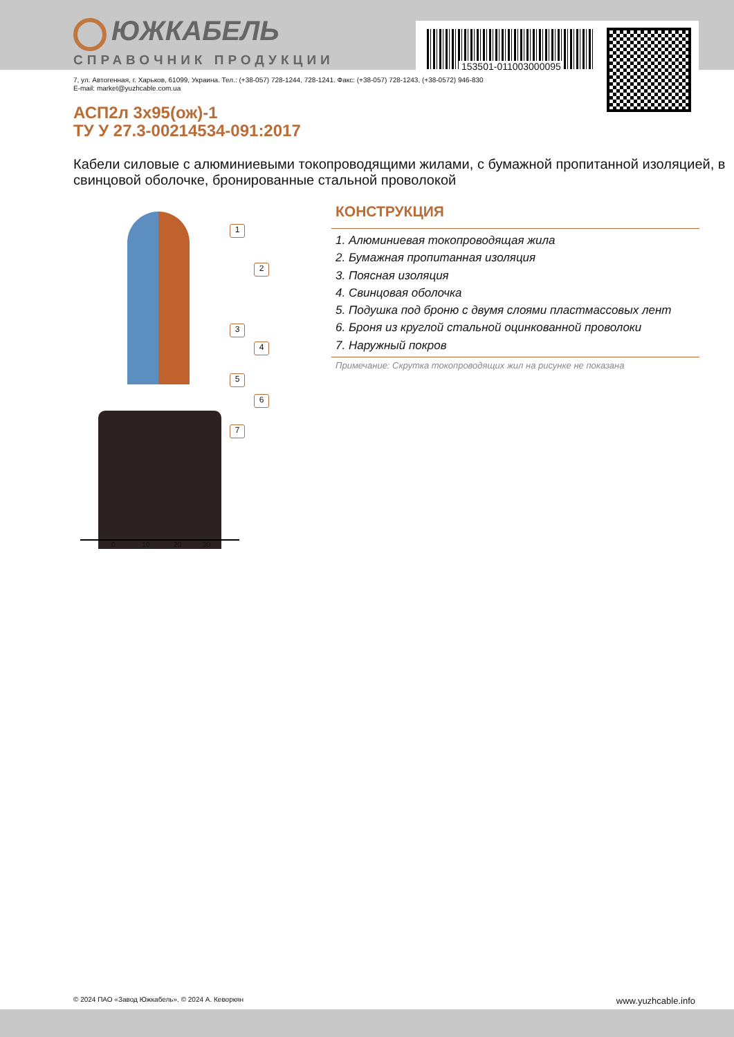153501-011003000095
ЮЖКАБЕЛЬ
СПРАВОЧНИК ПРОДУКЦИИ
7, ул. Автогенная, г. Харьков, 61099, Украина. Тел.: (+38-057) 728-1244, 728-1241. Факс: (+38-057) 728-1243, (+38-0572) 946-830
E-mail: market@yuzhcable.com.ua
АСП2л 3х95(ож)-1
ТУ У 27.3-00214534-091:2017
Кабели силовые с алюминиевыми токопроводящими жилами, с бумажной пропитанной изоляцией, в свинцовой оболочке, бронированные стальной проволокой
1
2
3
4
5
6
7
0 10 20 30
КОНСТРУКЦИЯ
1. Алюминиевая токопроводящая жила
2. Бумажная пропитанная изоляция
3. Поясная изоляция
4. Свинцовая оболочка
5. Подушка под броню с двумя слоями пластмассовых лент
6. Броня из круглой стальной оцинкованной проволоки
7. Наружный покров
Примечание: Скрутка токопроводящих жил на рисунке не показана
© 2024 ПАО «Завод Южкабель». © 2024 А. Кеворкян www.yuzhcable.info